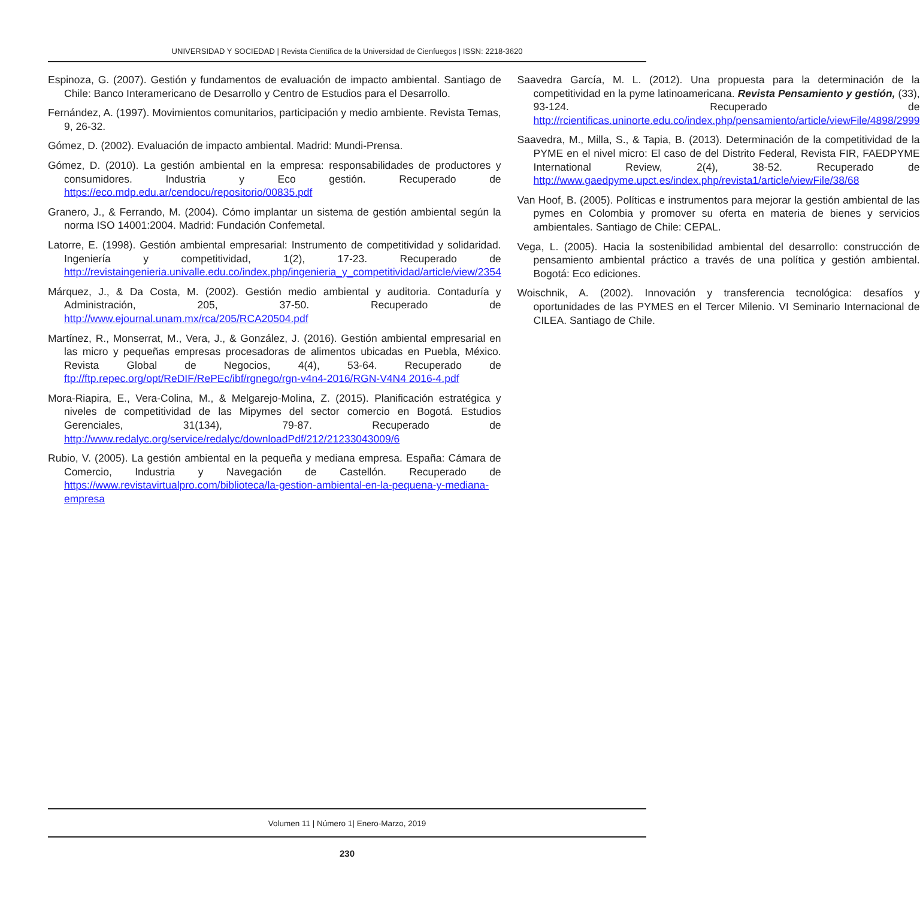UNIVERSIDAD Y SOCIEDAD | Revista Científica de la Universidad de Cienfuegos | ISSN: 2218-3620
Espinoza, G. (2007). Gestión y fundamentos de evaluación de impacto ambiental. Santiago de Chile: Banco Interamericano de Desarrollo y Centro de Estudios para el Desarrollo.
Fernández, A. (1997). Movimientos comunitarios, participación y medio ambiente. Revista Temas, 9, 26-32.
Gómez, D. (2002). Evaluación de impacto ambiental. Madrid: Mundi-Prensa.
Gómez, D. (2010). La gestión ambiental en la empresa: responsabilidades de productores y consumidores. Industria y Eco gestión. Recuperado de https://eco.mdp.edu.ar/cendocu/repositorio/00835.pdf
Granero, J., & Ferrando, M. (2004). Cómo implantar un sistema de gestión ambiental según la norma ISO 14001:2004. Madrid: Fundación Confemetal.
Latorre, E. (1998). Gestión ambiental empresarial: Instrumento de competitividad y solidaridad. Ingeniería y competitividad, 1(2), 17-23. Recuperado de http://revistaingenieria.univalle.edu.co/index.php/ingenieria_y_competitividad/article/view/2354
Márquez, J., & Da Costa, M. (2002). Gestión medio ambiental y auditoria. Contaduría y Administración, 205, 37-50. Recuperado de http://www.ejournal.unam.mx/rca/205/RCA20504.pdf
Martínez, R., Monserrat, M., Vera, J., & González, J. (2016). Gestión ambiental empresarial en las micro y pequeñas empresas procesadoras de alimentos ubicadas en Puebla, México. Revista Global de Negocios, 4(4), 53-64. Recuperado de ftp://ftp.repec.org/opt/ReDIF/RePEc/ibf/rgnego/rgn-v4n4-2016/RGN-V4N4 2016-4.pdf
Mora-Riapira, E., Vera-Colina, M., & Melgarejo-Molina, Z. (2015). Planificación estratégica y niveles de competitividad de las Mipymes del sector comercio en Bogotá. Estudios Gerenciales, 31(134), 79-87. Recuperado de http://www.redalyc.org/service/redalyc/downloadPdf/212/21233043009/6
Rubio, V. (2005). La gestión ambiental en la pequeña y mediana empresa. España: Cámara de Comercio, Industria y Navegación de Castellón. Recuperado de https://www.revistavirtualpro.com/biblioteca/la-gestion-ambiental-en-la-pequena-y-mediana-empresa
Saavedra García, M. L. (2012). Una propuesta para la determinación de la competitividad en la pyme latinoamericana. Revista Pensamiento y gestión, (33), 93-124. Recuperado de http://rcientificas.uninorte.edu.co/index.php/pensamiento/article/viewFile/4898/2999
Saavedra, M., Milla, S., & Tapia, B. (2013). Determinación de la competitividad de la PYME en el nivel micro: El caso de del Distrito Federal, Revista FIR, FAEDPYME International Review, 2(4), 38-52. Recuperado de http://www.gaedpyme.upct.es/index.php/revista1/article/viewFile/38/68
Van Hoof, B. (2005). Políticas e instrumentos para mejorar la gestión ambiental de las pymes en Colombia y promover su oferta en materia de bienes y servicios ambientales. Santiago de Chile: CEPAL.
Vega, L. (2005). Hacia la sostenibilidad ambiental del desarrollo: construcción de pensamiento ambiental práctico a través de una política y gestión ambiental. Bogotá: Eco ediciones.
Woischnik, A. (2002). Innovación y transferencia tecnológica: desafíos y oportunidades de las PYMES en el Tercer Milenio. VI Seminario Internacional de CILEA. Santiago de Chile.
Volumen 11 | Número 1| Enero-Marzo, 2019
230